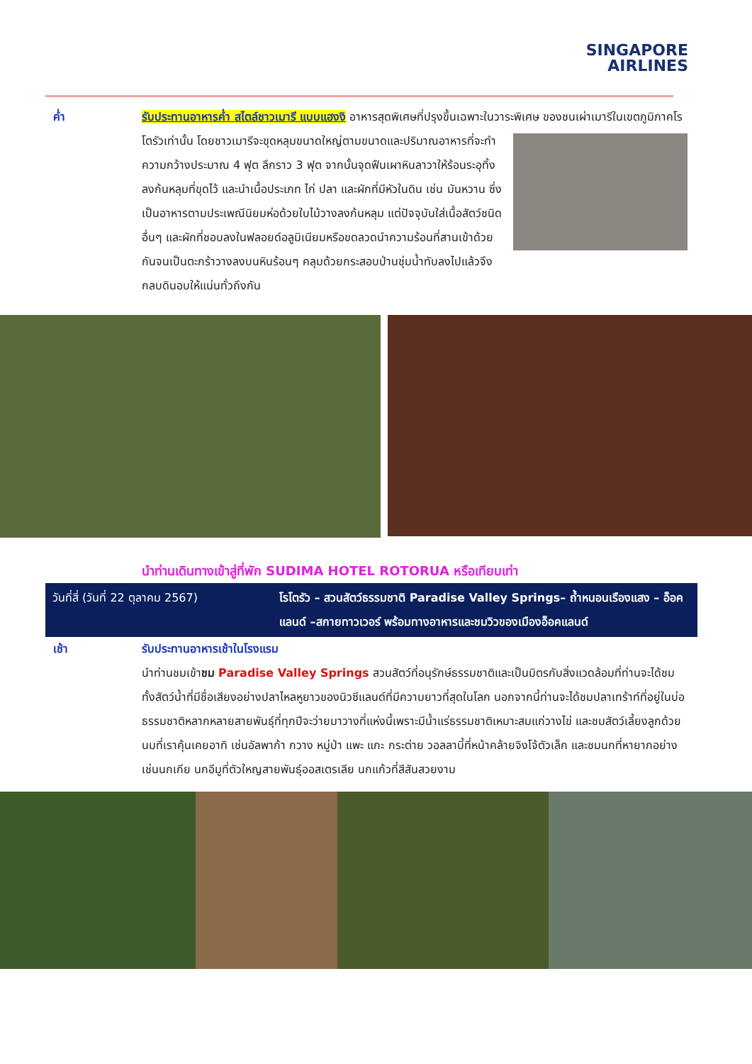SINGAPORE
AIRLINES
ค่ำ รับประทานอาหารค่ำ สไตล์ชาวเมารี แบบแฮงงิ อาหารสุดพิเศษที่ปรุงขึ้นเฉพาะในวาระพิเศษ
ของชนเผ่าเมารีในเขตภูมิภาคโรโตรัวเท่านั้น โดยชาวเมารีจะขุดหลุมขนาดใหญ่ตามขนาดและปริมาณอาหารที่จะทำ ความกว้างประมาณ 4 ฟุต ลึกราว 3 ฟุต จากนั้นจุดฟืนเผาหินลาวาให้ร้อนระอุทิ้งลงก้นหลุมที่ขุดไว้ และนำเนื้อประเภท ไก่ ปลา และผักที่มีหัวในดิน เช่น มันหวาน ซึ่งเป็นอาหารตามประเพณีนิยมห่อด้วยใบไม้วางลงก้นหลุม แต่ปัจจุบันใส่เนื้อสัตว์ชนิดอื่นๆ และผักที่ชอบลงในฟลอยด์อลูมิเนียมหรือขดลวดนำความร้อนที่สานเข้าด้วยกันจนเป็นตะกร้าวางลงบนหินร้อนๆ คลุมด้วยกระสอบป่านชุ่มน้ำทับลงไปแล้วจึงกลบดินอบให้แน่นทั่วถึงกัน
นำท่านเดินทางเข้าสู่ที่พัก SUDIMA HOTEL ROTORUA หรือเทียบเท่า
| วันที่สี่ (วันที่ 22 ตุลาคม 2567) | โรโตรัว – สวนสัตว์ธรรมชาติ Paradise Valley Springs– ถ้ำหนอนเรืองแสง – อ็อคแลนด์ –สกายทาวเวอร์ พร้อมทางอาหารและชมวิวของเมืองอ็อคแลนด์ |
เช้า รับประทานอาหารเช้าในโรงแรม
นำท่านชมเข้าชม Paradise Valley Springs สวนสัตว์ที่อนุรักษ์ธรรมชาติและเป็นมิตรกับสิ่งแวดล้อมที่ท่านจะได้ชมทั้งสัตว์น้ำที่มีชื่อเสียงอย่างปลาไหลหูยาวของนิวซีแลนด์ที่มีความยาวที่สุดในโลก นอกจากนี้ท่านจะได้ชมปลาเทร้าท์ที่อยู่ในบ่อธรรมชาติหลากหลายสายพันธุ์ที่ทุกปีจะว่ายมาวางที่แห่งนี้เพราะมีน้ำแร่ธรรมชาติเหมาะสมแก่วางไข่ และชมสัตว์เลี้ยงลูกด้วยนมที่เราคุ้นเคยอาทิ เช่นอัลพาก้า กวาง หมู่ป่า แพะ แกะ กระต่าย วอลลาบี้ที่หน้าคล้ายจิงโจ้ตัวเล็ก และชมนกที่หายากอย่างเช่นนกเกีย นกอีมูที่ตัวใหญสายพันธุ์ออสเตรเลีย นกแก้วที่สีสันสวยงาม